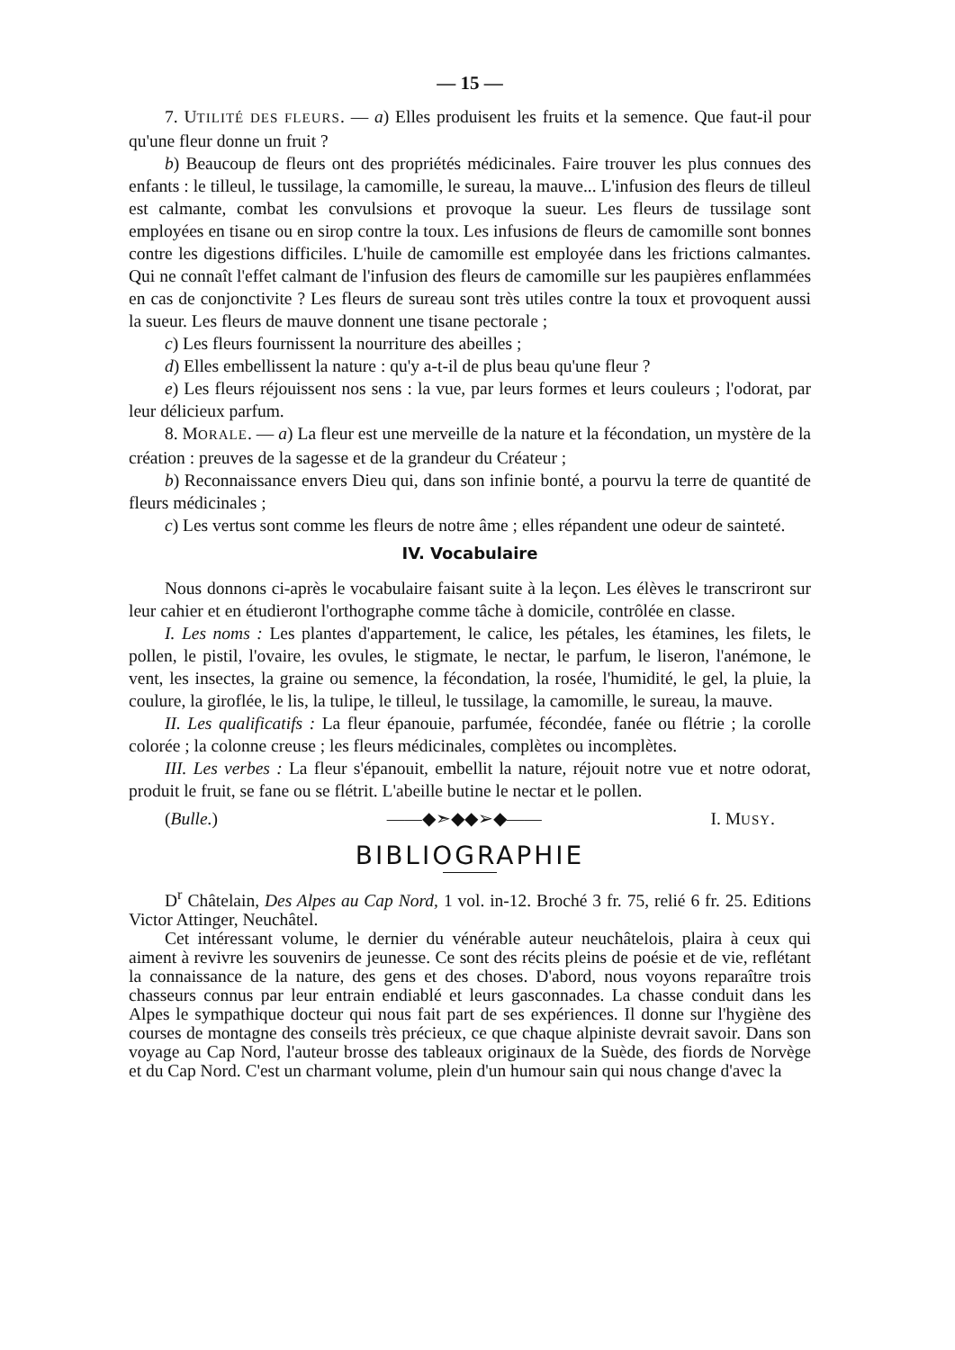— 15 —
7. UTILITÉ DES FLEURS. — a) Elles produisent les fruits et la semence. Que faut-il pour qu'une fleur donne un fruit ?
b) Beaucoup de fleurs ont des propriétés médicinales. Faire trouver les plus connues des enfants : le tilleul, le tussilage, la camomille, le sureau, la mauve... L'infusion des fleurs de tilleul est calmante, combat les convulsions et provoque la sueur. Les fleurs de tussilage sont employées en tisane ou en sirop contre la toux. Les infusions de fleurs de camomille sont bonnes contre les digestions difficiles. L'huile de camomille est employée dans les frictions calmantes. Qui ne connaît l'effet calmant de l'infusion des fleurs de camomille sur les paupières enflammées en cas de conjonctivite ? Les fleurs de sureau sont très utiles contre la toux et provoquent aussi la sueur. Les fleurs de mauve donnent une tisane pectorale ;
c) Les fleurs fournissent la nourriture des abeilles ;
d) Elles embellissent la nature : qu'y a-t-il de plus beau qu'une fleur ?
e) Les fleurs réjouissent nos sens : la vue, par leurs formes et leurs couleurs ; l'odorat, par leur délicieux parfum.
8. MORALE. — a) La fleur est une merveille de la nature et la fécondation, un mystère de la création : preuves de la sagesse et de la grandeur du Créateur ;
b) Reconnaissance envers Dieu qui, dans son infinie bonté, a pourvu la terre de quantité de fleurs médicinales ;
c) Les vertus sont comme les fleurs de notre âme ; elles répandent une odeur de sainteté.
IV. Vocabulaire
Nous donnons ci-après le vocabulaire faisant suite à la leçon. Les élèves le transcriront sur leur cahier et en étudieront l'orthographe comme tâche à domicile, contrôlée en classe.
I. Les noms : Les plantes d'appartement, le calice, les pétales, les étamines, les filets, le pollen, le pistil, l'ovaire, les ovules, le stigmate, le nectar, le parfum, le liseron, l'anémone, le vent, les insectes, la graine ou semence, la fécondation, la rosée, l'humidité, le gel, la pluie, la coulure, la giroflée, le lis, la tulipe, le tilleul, le tussilage, la camomille, le sureau, la mauve.
II. Les qualificatifs : La fleur épanouie, parfumée, fécondée, fanée ou flétrie ; la corolle colorée ; la colonne creuse ; les fleurs médicinales, complètes ou incomplètes.
III. Les verbes : La fleur s'épanouit, embellit la nature, réjouit notre vue et notre odorat, produit le fruit, se fane ou se flétrit. L'abeille butine le nectar et le pollen.
(Bulle.) ——◆➣◆◆➢◆—— I. MUSY.
BIBLIOGRAPHIE
D<sup>r</sup> Châtelain, Des Alpes au Cap Nord, 1 vol. in-12. Broché 3 fr. 75, relié 6 fr. 25. Editions Victor Attinger, Neuchâtel.
Cet intéressant volume, le dernier du vénérable auteur neuchâtelois, plaira à ceux qui aiment à revivre les souvenirs de jeunesse. Ce sont des récits pleins de poésie et de vie, reflétant la connaissance de la nature, des gens et des choses. D'abord, nous voyons reparaître trois chasseurs connus par leur entrain endiablé et leurs gasconnades. La chasse conduit dans les Alpes le sympathique docteur qui nous fait part de ses expériences. Il donne sur l'hygiène des courses de montagne des conseils très précieux, ce que chaque alpiniste devrait savoir. Dans son voyage au Cap Nord, l'auteur brosse des tableaux originaux de la Suède, des fiords de Norvège et du Cap Nord. C'est un charmant volume, plein d'un humour sain qui nous change d'avec la